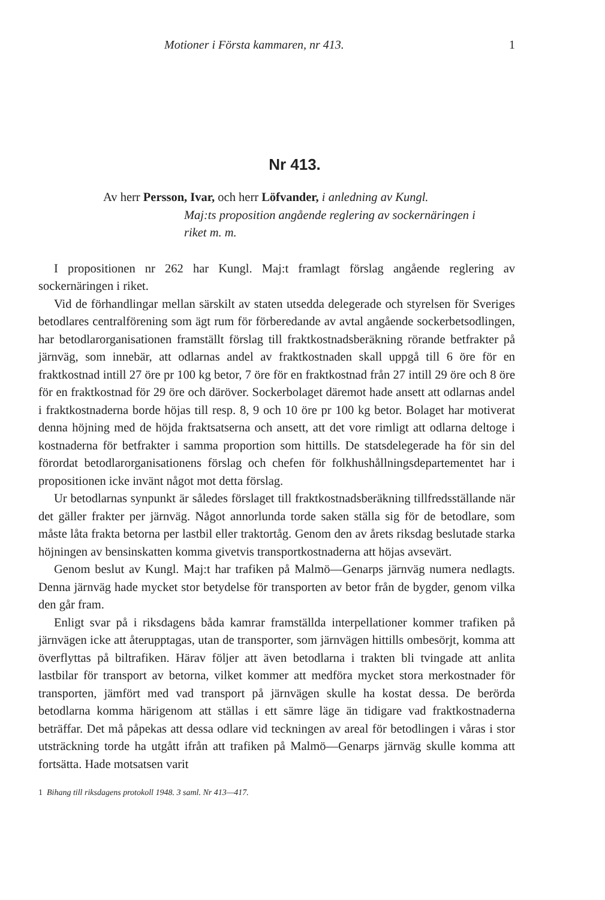Motioner i Första kammaren, nr 413. 1
Nr 413.
Av herr Persson, Ivar, och herr Löfvander, i anledning av Kungl.
Maj:ts proposition angående reglering av sockernäringen i
riket m. m.
I propositionen nr 262 har Kungl. Maj:t framlagt förslag angående reglering av sockernäringen i riket.
Vid de förhandlingar mellan särskilt av staten utsedda delegerade och styrelsen för Sveriges betodlares centralförening som ägt rum för förberedande av avtal angående sockerbetsodlingen, har betodlarorganisationen framställt förslag till fraktkostnadsberäkning rörande betfrakter på järnväg, som innebär, att odlarnas andel av fraktkostnaden skall uppgå till 6 öre för en fraktkostnad intill 27 öre pr 100 kg betor, 7 öre för en fraktkostnad från 27 intill 29 öre och 8 öre för en fraktkostnad för 29 öre och däröver. Sockerbolaget däremot hade ansett att odlarnas andel i fraktkostnaderna borde höjas till resp. 8, 9 och 10 öre pr 100 kg betor. Bolaget har motiverat denna höjning med de höjda fraktsatserna och ansett, att det vore rimligt att odlarna deltoge i kostnaderna för betfrakter i samma proportion som hittills. De statsdelegerade ha för sin del förordat betodlarorganisationens förslag och chefen för folkhushållningsdepartementet har i propositionen icke invänt något mot detta förslag.
Ur betodlarnas synpunkt är således förslaget till fraktkostnadsberäkning tillfredsställande när det gäller frakter per järnväg. Något annorlunda torde saken ställa sig för de betodlare, som måste låta frakta betorna per lastbil eller traktortåg. Genom den av årets riksdag beslutade starka höjningen av bensinskatten komma givetvis transportkostnaderna att höjas avsevärt.
Genom beslut av Kungl. Maj:t har trafiken på Malmö—Genarps järnväg numera nedlagts. Denna järnväg hade mycket stor betydelse för transporten av betor från de bygder, genom vilka den går fram.
Enligt svar på i riksdagens båda kamrar framställda interpellationer kommer trafiken på järnvägen icke att återupptagas, utan de transporter, som järnvägen hittills ombesörjt, komma att överflyttas på biltrafiken. Härav följer att även betodlarna i trakten bli tvingade att anlita lastbilar för transport av betorna, vilket kommer att medföra mycket stora merkostnader för transporten, jämfört med vad transport på järnvägen skulle ha kostat dessa. De berörda betodlarna komma härigenom att ställas i ett sämre läge än tidigare vad fraktkostnaderna beträffar. Det må påpekas att dessa odlare vid teckningen av areal för betodlingen i våras i stor utsträckning torde ha utgått ifrån att trafiken på Malmö—Genarps järnväg skulle komma att fortsätta. Hade motsatsen varit
1 Bihang till riksdagens protokoll 1948. 3 saml. Nr 413—417.